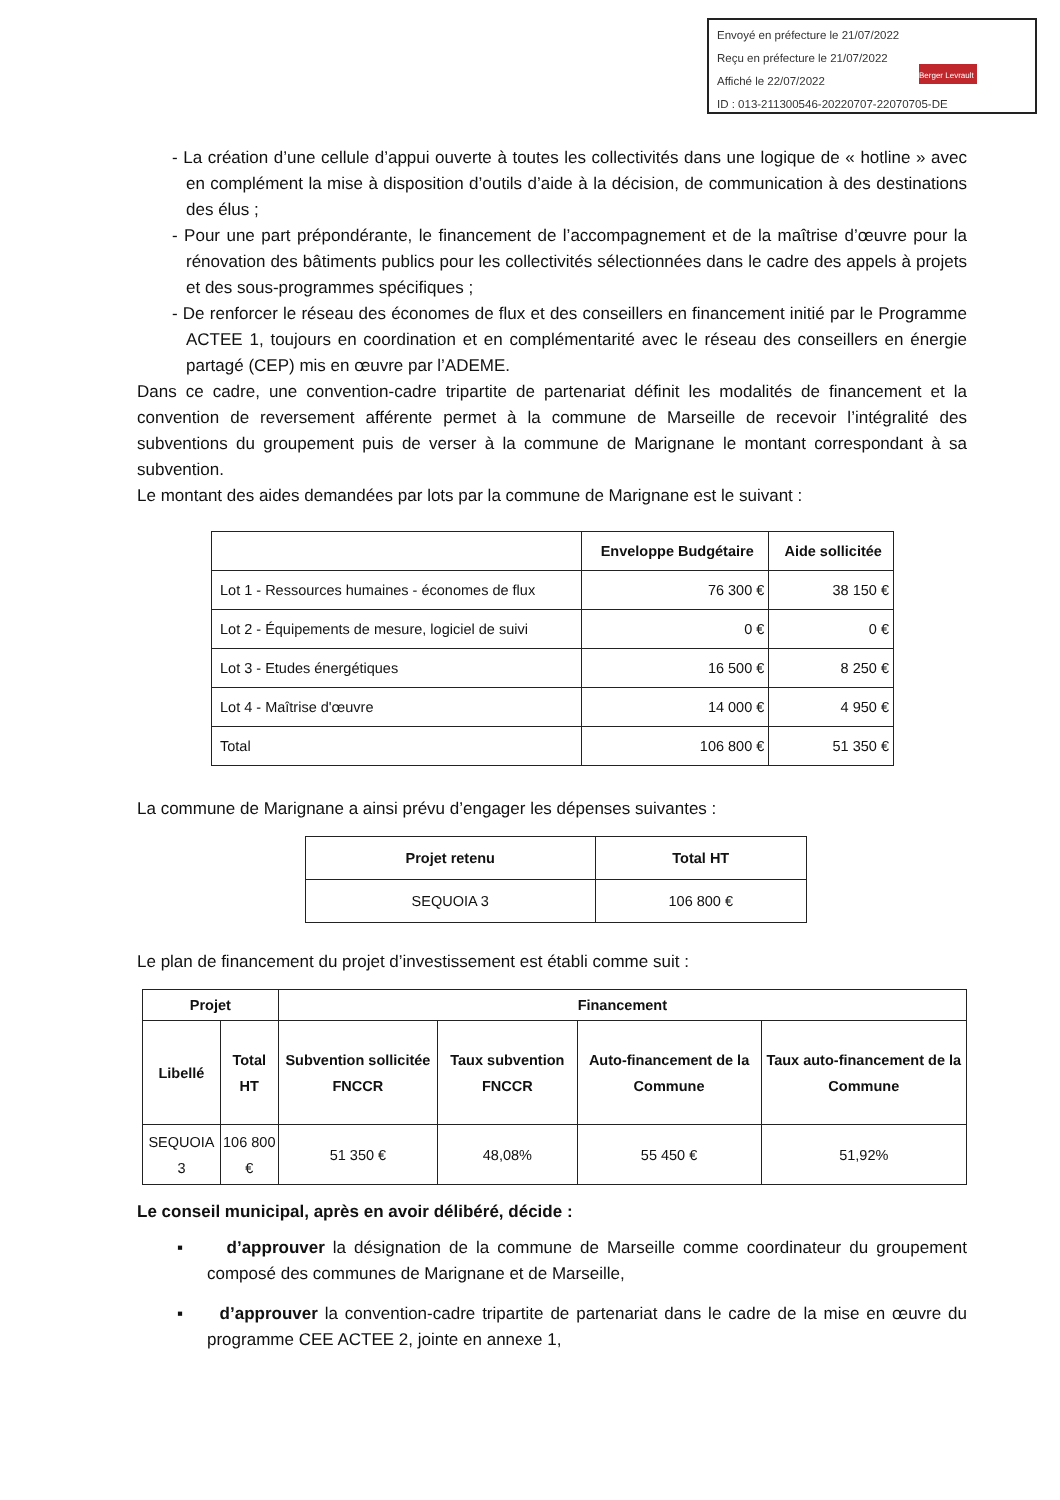Envoyé en préfecture le 21/07/2022
Reçu en préfecture le 21/07/2022
Affiché le 22/07/2022
ID : 013-211300546-20220707-22070705-DE
Berger Levrault
- La création d’une cellule d’appui ouverte à toutes les collectivités dans une logique de « hotline » avec en complément la mise à disposition d’outils d’aide à la décision, de communication à des destinations des élus ;
- Pour une part prépondérante, le financement de l’accompagnement et de la maîtrise d’œuvre pour la rénovation des bâtiments publics pour les collectivités sélectionnées dans le cadre des appels à projets et des sous-programmes spécifiques ;
- De renforcer le réseau des économes de flux et des conseillers en financement initié par le Programme ACTEE 1, toujours en coordination et en complémentarité avec le réseau des conseillers en énergie partagé (CEP) mis en œuvre par l’ADEME.
Dans ce cadre, une convention-cadre tripartite de partenariat définit les modalités de financement et la convention de reversement afférente permet à la commune de Marseille de recevoir l’intégralité des subventions du groupement puis de verser à la commune de Marignane le montant correspondant à sa subvention.
Le montant des aides demandées par lots par la commune de Marignane est le suivant :
| | Enveloppe Budgétaire | Aide sollicitée |
| --- | --- | --- |
| Lot 1 - Ressources humaines - économes de flux | 76 300 € | 38 150 € |
| Lot 2 - Équipements de mesure, logiciel de suivi | 0 € | 0 € |
| Lot 3 - Etudes énergétiques | 16 500 € | 8 250 € |
| Lot 4 - Maîtrise d'œuvre | 14 000 € | 4 950 € |
| Total | 106 800 € | 51 350 € |
La commune de Marignane a ainsi prévu d’engager les dépenses suivantes :
| Projet retenu | Total HT |
| --- | --- |
| SEQUOIA 3 | 106 800 € |
Le plan de financement du projet d’investissement est établi comme suit :
| Projet | | Financement | | | |
| --- | --- | --- | --- | --- | --- |
| Libellé | Total HT | Subvention sollicitée FNCCR | Taux subvention FNCCR | Auto-financement de la Commune | Taux auto-financement de la Commune |
| SEQUOIA 3 | 106 800 € | 51 350 € | 48,08% | 55 450 € | 51,92% |
Le conseil municipal, après en avoir délibéré, décide :
▪ d’approuver la désignation de la commune de Marseille comme coordinateur du groupement composé des communes de Marignane et de Marseille,
▪ d’approuver la convention-cadre tripartite de partenariat dans le cadre de la mise en œuvre du programme CEE ACTEE 2, jointe en annexe 1,